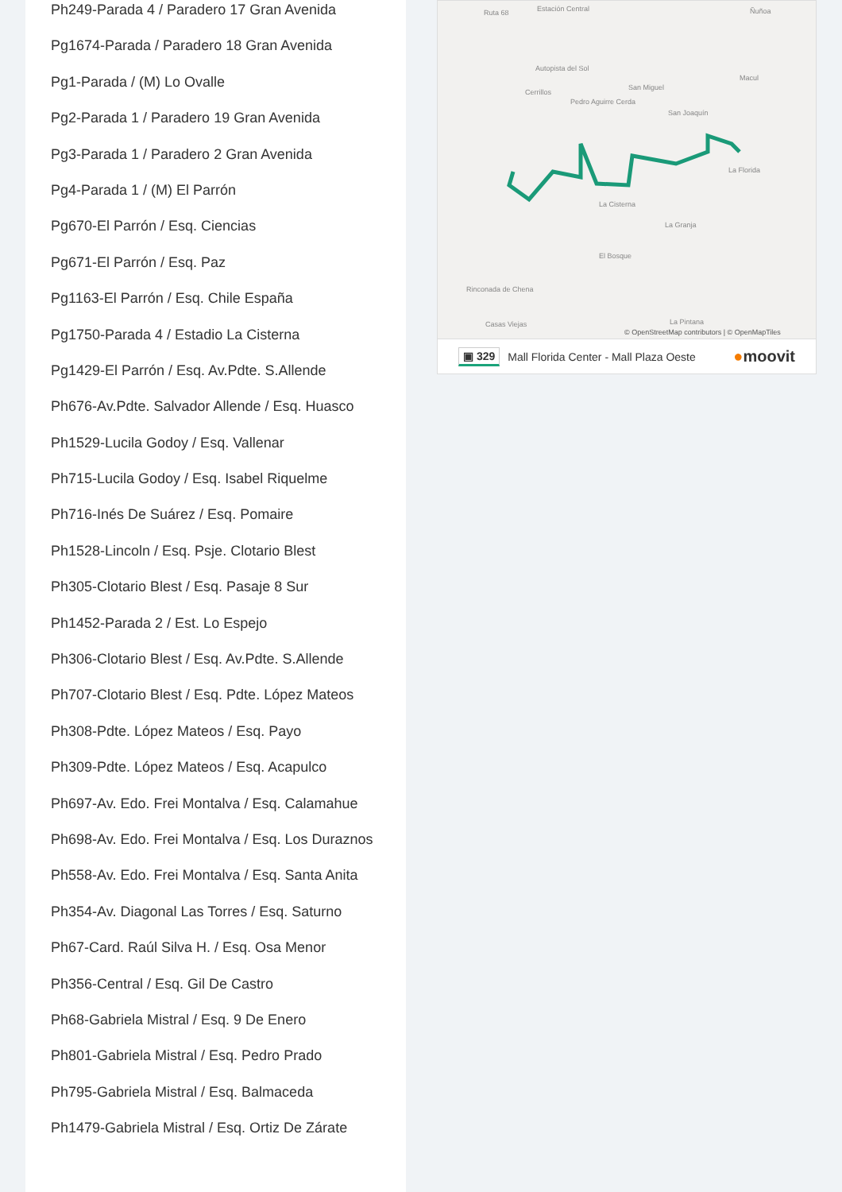Ph249-Parada 4 / Paradero 17 Gran Avenida
Pg1674-Parada / Paradero 18 Gran Avenida
Pg1-Parada / (M) Lo Ovalle
Pg2-Parada 1 / Paradero 19 Gran Avenida
Pg3-Parada 1 / Paradero 2 Gran Avenida
Pg4-Parada 1 / (M) El Parrón
Pg670-El Parrón / Esq. Ciencias
Pg671-El Parrón / Esq. Paz
Pg1163-El Parrón / Esq. Chile España
Pg1750-Parada 4 / Estadio La Cisterna
Pg1429-El Parrón / Esq. Av.Pdte. S.Allende
Ph676-Av.Pdte. Salvador Allende / Esq. Huasco
Ph1529-Lucila Godoy / Esq. Vallenar
Ph715-Lucila Godoy / Esq. Isabel Riquelme
Ph716-Inés De Suárez / Esq. Pomaire
Ph1528-Lincoln / Esq. Psje. Clotario Blest
Ph305-Clotario Blest / Esq. Pasaje 8 Sur
Ph1452-Parada 2 / Est. Lo Espejo
Ph306-Clotario Blest / Esq. Av.Pdte. S.Allende
Ph707-Clotario Blest / Esq. Pdte. López Mateos
Ph308-Pdte. López Mateos / Esq. Payo
Ph309-Pdte. López Mateos / Esq. Acapulco
Ph697-Av. Edo. Frei Montalva / Esq. Calamahue
Ph698-Av. Edo. Frei Montalva / Esq. Los Duraznos
Ph558-Av. Edo. Frei Montalva / Esq. Santa Anita
Ph354-Av. Diagonal Las Torres / Esq. Saturno
Ph67-Card. Raúl Silva H. / Esq. Osa Menor
Ph356-Central / Esq. Gil De Castro
Ph68-Gabriela Mistral / Esq. 9 De Enero
Ph801-Gabriela Mistral / Esq. Pedro Prado
Ph795-Gabriela Mistral / Esq. Balmaceda
Ph1479-Gabriela Mistral / Esq. Ortiz De Zárate
Ruta 68 Estación Central Ñuñoa
Autopista del Sol
Cerrillos
San Miguel
Macul
Pedro Aguirre Cerda
San Joaquín
La Florida
La Cisterna
La Granja
El Bosque
Rinconada de Chena
Casas Viejas La Pintana
© OpenStreetMap contributors | © OpenMapTiles
▣ 329 Mall Florida Center - Mall Plaza Oeste ●moovit